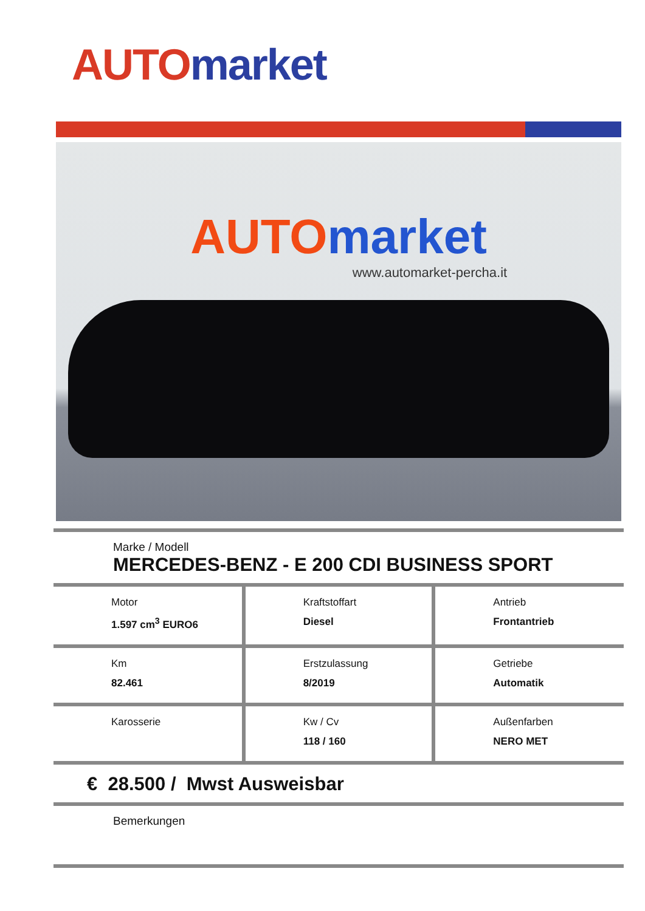AUTO market
AUTO market
www.automarket-percha.it
Marke / Modell
MERCEDES-BENZ - E 200 CDI BUSINESS SPORT
| Motor 1.597 cm<sup>3</sup> EURO6 | Kraftstoffart Diesel | Antrieb Frontantrieb |
| Km 82.461 | Erstzulassung 8/2019 | Getriebe Automatik |
| Karosserie | Kw / Cv 118 / 160 | Außenfarben NERO MET |
€ 28.500 / Mwst Ausweisbar
Bemerkungen